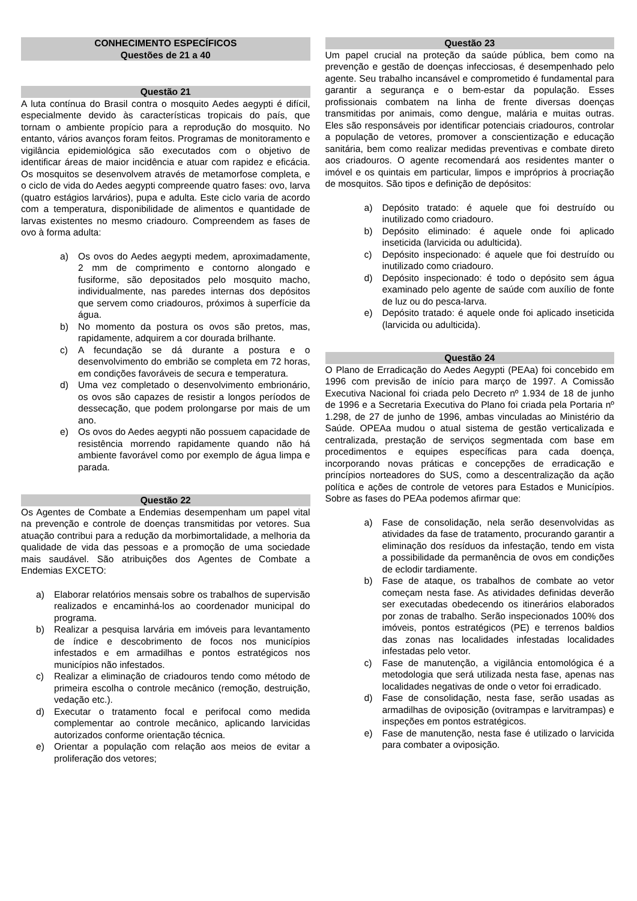CONHECIMENTO ESPECÍFICOS
Questões de 21 a 40
Questão 21
A luta contínua do Brasil contra o mosquito Aedes aegypti é difícil, especialmente devido às características tropicais do país, que tornam o ambiente propício para a reprodução do mosquito. No entanto, vários avanços foram feitos. Programas de monitoramento e vigilância epidemiológica são executados com o objetivo de identificar áreas de maior incidência e atuar com rapidez e eficácia. Os mosquitos se desenvolvem através de metamorfose completa, e o ciclo de vida do Aedes aegypti compreende quatro fases: ovo, larva (quatro estágios larvários), pupa e adulta. Este ciclo varia de acordo com a temperatura, disponibilidade de alimentos e quantidade de larvas existentes no mesmo criadouro. Compreendem as fases de ovo à forma adulta:
a) Os ovos do Aedes aegypti medem, aproximadamente, 2 mm de comprimento e contorno alongado e fusiforme, são depositados pelo mosquito macho, individualmente, nas paredes internas dos depósitos que servem como criadouros, próximos à superfície da água.
b) No momento da postura os ovos são pretos, mas, rapidamente, adquirem a cor dourada brilhante.
c) A fecundação se dá durante a postura e o desenvolvimento do embrião se completa em 72 horas, em condições favoráveis de secura e temperatura.
d) Uma vez completado o desenvolvimento embrionário, os ovos são capazes de resistir a longos períodos de dessecação, que podem prolongarse por mais de um ano.
e) Os ovos do Aedes aegypti não possuem capacidade de resistência morrendo rapidamente quando não há ambiente favorável como por exemplo de água limpa e parada.
Questão 22
Os Agentes de Combate a Endemias desempenham um papel vital na prevenção e controle de doenças transmitidas por vetores. Sua atuação contribui para a redução da morbimortalidade, a melhoria da qualidade de vida das pessoas e a promoção de uma sociedade mais saudável. São atribuições dos Agentes de Combate a Endemias EXCETO:
a) Elaborar relatórios mensais sobre os trabalhos de supervisão realizados e encaminhá-los ao coordenador municipal do programa.
b) Realizar a pesquisa larvária em imóveis para levantamento de índice e descobrimento de focos nos municípios infestados e em armadilhas e pontos estratégicos nos municípios não infestados.
c) Realizar a eliminação de criadouros tendo como método de primeira escolha o controle mecânico (remoção, destruição, vedação etc.).
d) Executar o tratamento focal e perifocal como medida complementar ao controle mecânico, aplicando larvicidas autorizados conforme orientação técnica.
e) Orientar a população com relação aos meios de evitar a proliferação dos vetores;
Questão 23
Um papel crucial na proteção da saúde pública, bem como na prevenção e gestão de doenças infecciosas, é desempenhado pelo agente. Seu trabalho incansável e comprometido é fundamental para garantir a segurança e o bem-estar da população. Esses profissionais combatem na linha de frente diversas doenças transmitidas por animais, como dengue, malária e muitas outras. Eles são responsáveis por identificar potenciais criadouros, controlar a população de vetores, promover a conscientização e educação sanitária, bem como realizar medidas preventivas e combate direto aos criadouros. O agente recomendará aos residentes manter o imóvel e os quintais em particular, limpos e impróprios à procriação de mosquitos. São tipos e definição de depósitos:
a) Depósito tratado: é aquele que foi destruído ou inutilizado como criadouro.
b) Depósito eliminado: é aquele onde foi aplicado inseticida (larvicida ou adulticida).
c) Depósito inspecionado: é aquele que foi destruído ou inutilizado como criadouro.
d) Depósito inspecionado: é todo o depósito sem água examinado pelo agente de saúde com auxílio de fonte de luz ou do pesca-larva.
e) Depósito tratado: é aquele onde foi aplicado inseticida (larvicida ou adulticida).
Questão 24
O Plano de Erradicação do Aedes Aegypti (PEAa) foi concebido em 1996 com previsão de início para março de 1997. A Comissão Executiva Nacional foi criada pelo Decreto nº 1.934 de 18 de junho de 1996 e a Secretaria Executiva do Plano foi criada pela Portaria nº 1.298, de 27 de junho de 1996, ambas vinculadas ao Ministério da Saúde. OPEAa mudou o atual sistema de gestão verticalizada e centralizada, prestação de serviços segmentada com base em procedimentos e equipes específicas para cada doença, incorporando novas práticas e concepções de erradicação e princípios norteadores do SUS, como a descentralização da ação política e ações de controle de vetores para Estados e Municípios. Sobre as fases do PEAa podemos afirmar que:
a) Fase de consolidação, nela serão desenvolvidas as atividades da fase de tratamento, procurando garantir a eliminação dos resíduos da infestação, tendo em vista a possibilidade da permanência de ovos em condições de eclodir tardiamente.
b) Fase de ataque, os trabalhos de combate ao vetor começam nesta fase. As atividades definidas deverão ser executadas obedecendo os itinerários elaborados por zonas de trabalho. Serão inspecionados 100% dos imóveis, pontos estratégicos (PE) e terrenos baldios das zonas nas localidades infestadas localidades infestadas pelo vetor.
c) Fase de manutenção, a vigilância entomológica é a metodologia que será utilizada nesta fase, apenas nas localidades negativas de onde o vetor foi erradicado.
d) Fase de consolidação, nesta fase, serão usadas as armadilhas de oviposição (ovitrampas e larvitrampas) e inspeções em pontos estratégicos.
e) Fase de manutenção, nesta fase é utilizado o larvicida para combater a oviposição.